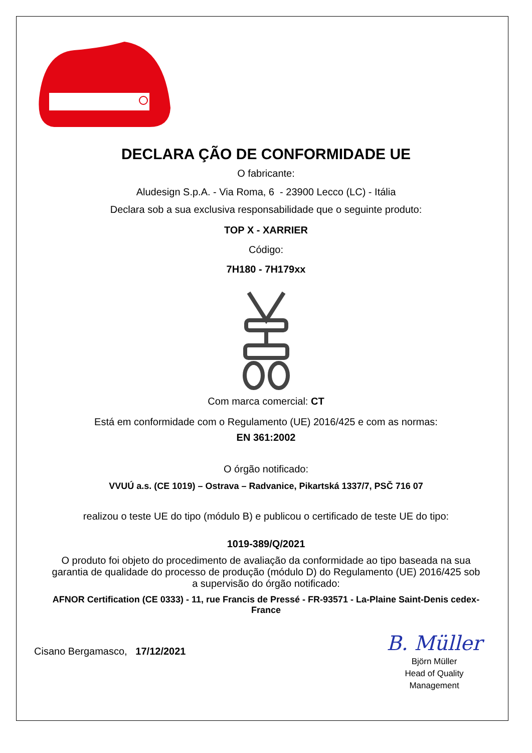DECLARA ÇÃO DE CONFORMIDADE UE
O fabricante:
Aludesign S.p.A. - Via Roma, 6 - 23900 Lecco (LC) - Itália
Declara sob a sua exclusiva responsabilidade que o seguinte produto:
TOP X - XARRIER
Código:
7H180 - 7H179xx
Com marca comercial: CT
Está em conformidade com o Regulamento (UE) 2016/425 e com as normas:
EN 361:2002
O órgão notificado:
VVUÚ a.s. (CE 1019) – Ostrava – Radvanice, Pikartská 1337/7, PSČ 716 07
realizou o teste UE do tipo (módulo B) e publicou o certificado de teste UE do tipo:
1019-389/Q/2021
O produto foi objeto do procedimento de avaliação da conformidade ao tipo baseada na sua garantia de qualidade do processo de produção (módulo D) do Regulamento (UE) 2016/425 sob a supervisão do órgão notificado:
AFNOR Certification (CE 0333) - 11, rue Francis de Pressé - FR-93571 - La-Plaine Saint-Denis cedex-France
Cisano Bergamasco, 17/12/2021
B. Müller
Björn Müller
Head of Quality
Management